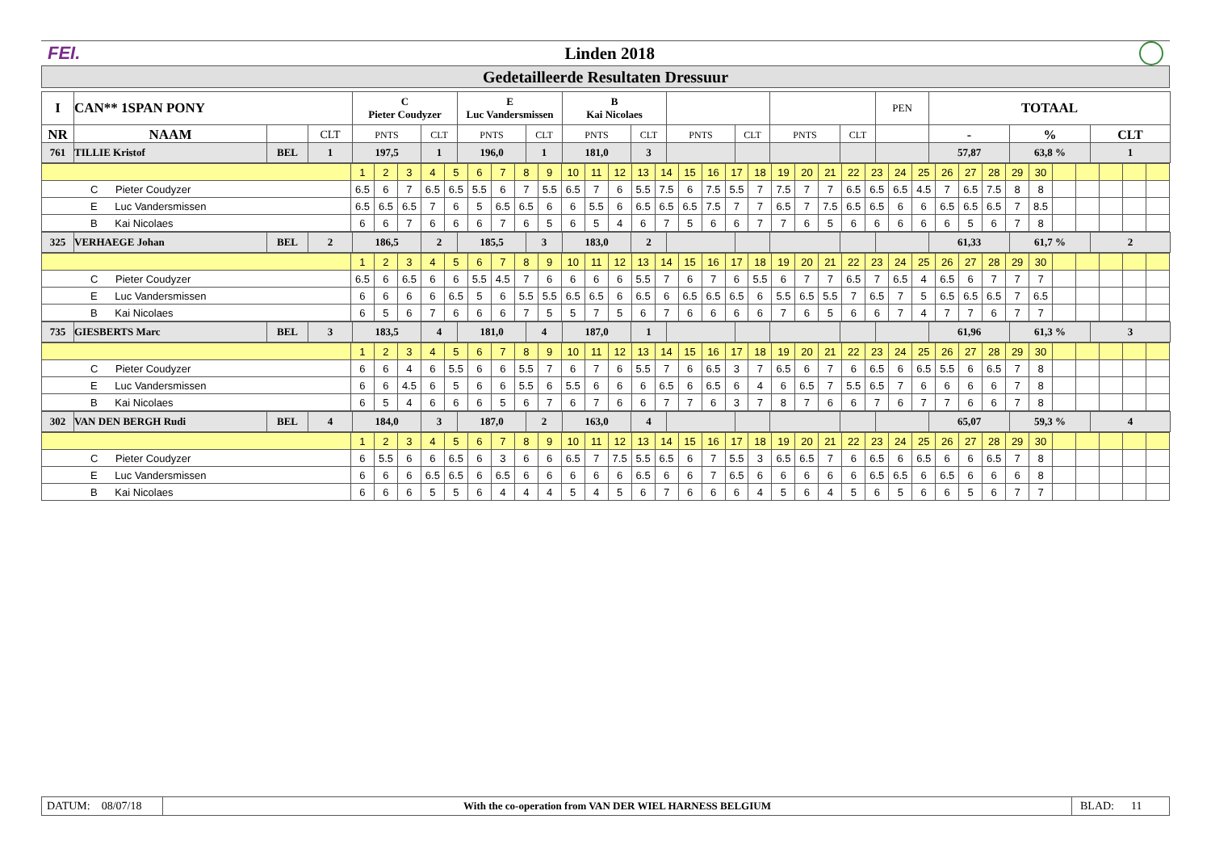FEI. Linden 2018
Gedetailleerde Resultaten Dressuur
| I | CAN** 1SPAN PONY | | | C Pieter Coudyzer | | E Luc Vandersmissen | | B Kai Nicolaes | | | | | | PEN | TOTAAL | | |
| NR | NAAM | | CLT | PNTS | CLT | PNTS | CLT | PNTS | CLT | PNTS | CLT | PNTS | CLT | | - | % | CLT |
| 761 | TILLIE Kristof | BEL | 1 | 197,5 | 1 | 196,0 | 1 | 181,0 | 3 | | | | | | 57,87 | 63,8 % | 1 |
| | 1 | 2 | 3 | 4 | 5 | 6 | 7 | 8 | 9 | 10 | 11 | 12 | 13 | 14 | 15 | 16 | 17 | 18 | 19 | 20 | 21 | 22 | 23 | 24 | 25 | 26 | 27 | 28 | 29 | 30 | | | | | |
| C Pieter Coudyzer | 6.5 | 6 | 7 | 6.5 | 6.5 | 5.5 | 6 | 7 | 5.5 | 6.5 | 7 | 6 | 5.5 | 7.5 | 6 | 7.5 | 5.5 | 7 | 7.5 | 7 | 7 | 6.5 | 6.5 | 6.5 | 4.5 | 7 | 6.5 | 7.5 | 8 | 8 | | | | | |
| E Luc Vandersmissen | 6.5 | 6.5 | 6.5 | 7 | 6 | 5 | 6.5 | 6.5 | 6 | 6 | 5.5 | 6 | 6.5 | 6.5 | 6.5 | 7.5 | 7 | 7 | 6.5 | 7 | 7.5 | 6.5 | 6.5 | 6 | 6 | 6.5 | 6.5 | 6.5 | 7 | 8.5 | | | | | |
| B Kai Nicolaes | 6 | 6 | 7 | 6 | 6 | 6 | 7 | 6 | 5 | 6 | 5 | 4 | 6 | 7 | 5 | 6 | 6 | 7 | 7 | 6 | 5 | 6 | 6 | 6 | 6 | 6 | 5 | 6 | 7 | 8 | | | | | |
| 325 | VERHAEGE Johan | BEL | 2 | 186,5 | 2 | 185,5 | 3 | 183,0 | 2 | | | | | | 61,33 | 61,7 % | 2 |
| | 1 | 2 | 3 | 4 | 5 | 6 | 7 | 8 | 9 | 10 | 11 | 12 | 13 | 14 | 15 | 16 | 17 | 18 | 19 | 20 | 21 | 22 | 23 | 24 | 25 | 26 | 27 | 28 | 29 | 30 | | | | | |
| C Pieter Coudyzer | 6.5 | 6 | 6.5 | 6 | 6 | 5.5 | 4.5 | 7 | 6 | 6 | 6 | 6 | 5.5 | 7 | 6 | 7 | 6 | 5.5 | 6 | 7 | 7 | 6.5 | 7 | 6.5 | 4 | 6.5 | 6 | 7 | 7 | 7 | | | | | |
| E Luc Vandersmissen | 6 | 6 | 6 | 6 | 6.5 | 5 | 6 | 5.5 | 5.5 | 6.5 | 6.5 | 6 | 6.5 | 6 | 6.5 | 6.5 | 6.5 | 6 | 5.5 | 6.5 | 5.5 | 7 | 6.5 | 7 | 5 | 6.5 | 6.5 | 6.5 | 7 | 6.5 | | | | | |
| B Kai Nicolaes | 6 | 5 | 6 | 7 | 6 | 6 | 6 | 7 | 5 | 5 | 7 | 5 | 6 | 7 | 6 | 6 | 6 | 6 | 7 | 6 | 5 | 6 | 6 | 7 | 4 | 7 | 7 | 6 | 7 | 7 | | | | | |
| 735 | GIESBERTS Marc | BEL | 3 | 183,5 | 4 | 181,0 | 4 | 187,0 | 1 | | | | | | 61,96 | 61,3 % | 3 |
| | 1 | 2 | 3 | 4 | 5 | 6 | 7 | 8 | 9 | 10 | 11 | 12 | 13 | 14 | 15 | 16 | 17 | 18 | 19 | 20 | 21 | 22 | 23 | 24 | 25 | 26 | 27 | 28 | 29 | 30 | | | | | |
| C Pieter Coudyzer | 6 | 6 | 4 | 6 | 5.5 | 6 | 6 | 5.5 | 7 | 6 | 7 | 6 | 5.5 | 7 | 6 | 6.5 | 3 | 7 | 6.5 | 6 | 7 | 6 | 6.5 | 6 | 6.5 | 5.5 | 6 | 6.5 | 7 | 8 | | | | | |
| E Luc Vandersmissen | 6 | 6 | 4.5 | 6 | 5 | 6 | 6 | 5.5 | 6 | 5.5 | 6 | 6 | 6 | 6.5 | 6 | 6.5 | 6 | 4 | 6 | 6.5 | 7 | 5.5 | 6.5 | 7 | 6 | 6 | 6 | 6 | 7 | 8 | | | | | |
| B Kai Nicolaes | 6 | 5 | 4 | 6 | 6 | 6 | 5 | 6 | 7 | 6 | 7 | 6 | 6 | 7 | 7 | 6 | 3 | 7 | 8 | 7 | 6 | 6 | 7 | 6 | 7 | 7 | 6 | 6 | 7 | 8 | | | | | |
| 302 | VAN DEN BERGH Rudi | BEL | 4 | 184,0 | 3 | 187,0 | 2 | 163,0 | 4 | | | | | | 65,07 | 59,3 % | 4 |
| | 1 | 2 | 3 | 4 | 5 | 6 | 7 | 8 | 9 | 10 | 11 | 12 | 13 | 14 | 15 | 16 | 17 | 18 | 19 | 20 | 21 | 22 | 23 | 24 | 25 | 26 | 27 | 28 | 29 | 30 | | | | | |
| C Pieter Coudyzer | 6 | 5.5 | 6 | 6 | 6.5 | 6 | 3 | 6 | 6 | 6.5 | 7 | 7.5 | 5.5 | 6.5 | 6 | 7 | 5.5 | 3 | 6.5 | 6.5 | 7 | 6 | 6.5 | 6 | 6.5 | 6 | 6 | 6.5 | 7 | 8 | | | | | |
| E Luc Vandersmissen | 6 | 6 | 6 | 6.5 | 6.5 | 6 | 6.5 | 6 | 6 | 6 | 6 | 6 | 6.5 | 6 | 6 | 7 | 6.5 | 6 | 6 | 6 | 6 | 6 | 6.5 | 6.5 | 6 | 6.5 | 6 | 6 | 6 | 8 | | | | | |
| B Kai Nicolaes | 6 | 6 | 6 | 5 | 5 | 6 | 4 | 4 | 4 | 5 | 4 | 5 | 6 | 7 | 6 | 6 | 6 | 4 | 5 | 6 | 4 | 5 | 6 | 5 | 6 | 6 | 5 | 6 | 7 | 7 | | | | | |
| DATUM: 08/07/18 | With the co-operation from VAN DER WIEL HARNESS BELGIUM | BLAD: 11 |